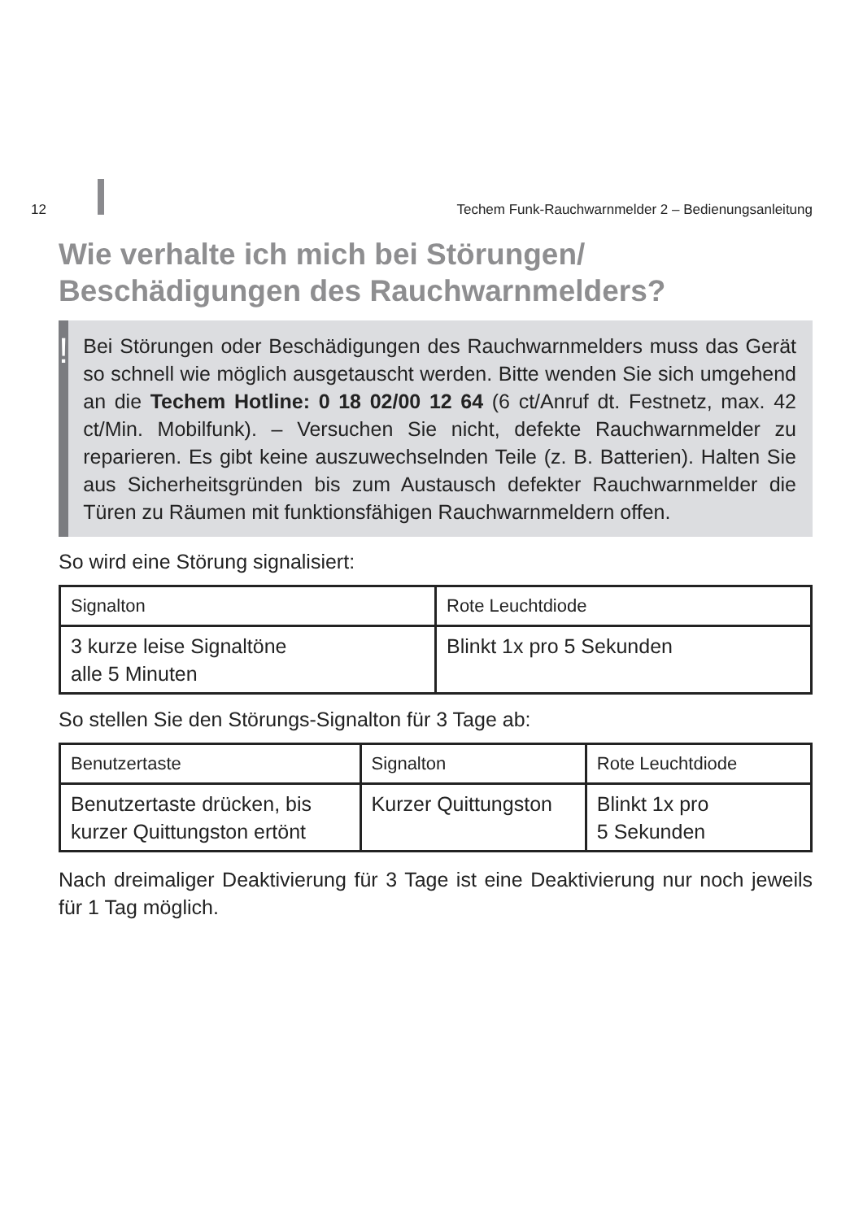12 Techem Funk-Rauchwarnmelder 2 – Bedienungsanleitung
Wie verhalte ich mich bei Störungen/
Beschädigungen des Rauchwarnmelders?
!
Bei Störungen oder Beschädigungen des Rauchwarnmelders muss das Gerät so schnell wie möglich ausgetauscht werden. Bitte wenden Sie sich umgehend an die Techem Hotline: 0 18 02/00 12 64 (6 ct/Anruf dt. Festnetz, max. 42 ct/Min. Mobilfunk). – Versuchen Sie nicht, defekte Rauchwarnmelder zu reparieren. Es gibt keine auszuwechselnden Teile (z. B. Batterien). Halten Sie aus Sicherheitsgründen bis zum Austausch defekter Rauchwarnmelder die Türen zu Räumen mit funktionsfähigen Rauchwarnmeldern offen.
So wird eine Störung signalisiert:
| Signalton | Rote Leuchtdiode |
| 3 kurze leise Signaltöne alle 5 Minuten | Blinkt 1x pro 5 Sekunden |
So stellen Sie den Störungs-Signalton für 3 Tage ab:
| Benutzertaste | Signalton | Rote Leuchtdiode |
| Benutzertaste drücken, bis kurzer Quittungston ertönt | Kurzer Quittungston | Blinkt 1x pro 5 Sekunden |
Nach dreimaliger Deaktivierung für 3 Tage ist eine Deaktivierung nur noch jeweils für 1 Tag möglich.